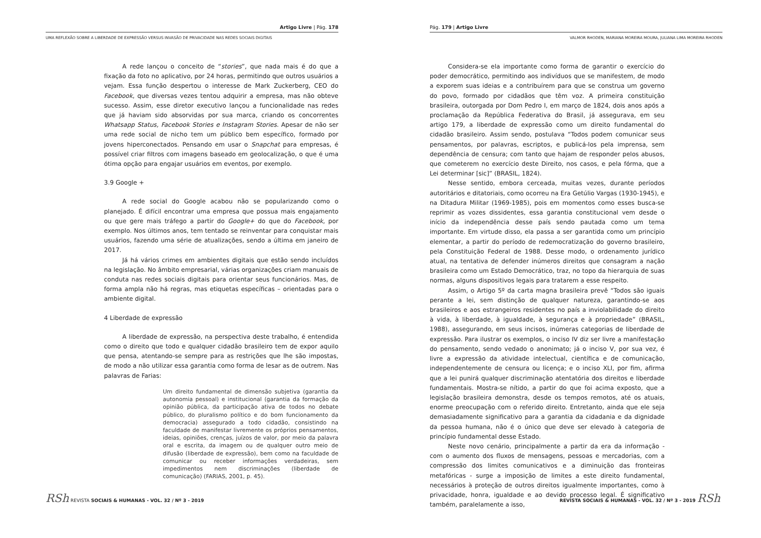Artigo Livre | Pág. 178
UMA REFLEXÃO SOBRE A LIBERDADE DE EXPRESSÃO VERSUS INVASÃO DE PRIVACIDADE NAS REDES SOCIAIS DIGITAIS
A rede lançou o conceito de “stories”, que nada mais é do que a fixação da foto no aplicativo, por 24 horas, permitindo que outros usuários a vejam. Essa função despertou o interesse de Mark Zuckerberg, CEO do Facebook, que diversas vezes tentou adquirir a empresa, mas não obteve sucesso. Assim, esse diretor executivo lançou a funcionalidade nas redes que já haviam sido absorvidas por sua marca, criando os concorrentes Whatsapp Status, Facebook Stories e Instagram Stories. Apesar de não ser uma rede social de nicho tem um público bem específico, formado por jovens hiperconectados. Pensando em usar o Snapchat para empresas, é possível criar filtros com imagens baseado em geolocalização, o que é uma ótima opção para engajar usuários em eventos, por exemplo.
3.9 Google +
A rede social do Google acabou não se popularizando como o planejado. É difícil encontrar uma empresa que possua mais engajamento ou que gere mais tráfego a partir do Google+ do que do Facebook, por exemplo. Nos últimos anos, tem tentado se reinventar para conquistar mais usuários, fazendo uma série de atualizações, sendo a última em janeiro de 2017.
Já há vários crimes em ambientes digitais que estão sendo incluídos na legislação. No âmbito empresarial, várias organizações criam manuais de conduta nas redes sociais digitais para orientar seus funcionários. Mas, de forma ampla não há regras, mas etiquetas específicas – orientadas para o ambiente digital.
4 Liberdade de expressão
A liberdade de expressão, na perspectiva deste trabalho, é entendida como o direito que todo e qualquer cidadão brasileiro tem de expor aquilo que pensa, atentando-se sempre para as restrições que lhe são impostas, de modo a não utilizar essa garantia como forma de lesar as de outrem. Nas palavras de Farias:
Um direito fundamental de dimensão subjetiva (garantia da autonomia pessoal) e institucional (garantia da formação da opinião pública, da participação ativa de todos no debate público, do pluralismo político e do bom funcionamento da democracia) assegurado a todo cidadão, consistindo na faculdade de manifestar livremente os próprios pensamentos, ideias, opiniões, crenças, juízos de valor, por meio da palavra oral e escrita, da imagem ou de qualquer outro meio de difusão (liberdade de expressão), bem como na faculdade de comunicar ou receber informações verdadeiras, sem impedimentos nem discriminações (liberdade de comunicação) (FARIAS, 2001, p. 45).
RSh REVISTA SOCIAIS & HUMANAS - VOL. 32 / Nº 3 - 2019
Pág. 179 | Artigo Livre
VALMOR RHODEN, MARIANA MOREIRA MOURA, JULIANA LIMA MOREIRA RHODEN
Considera-se ela importante como forma de garantir o exercício do poder democrático, permitindo aos indivíduos que se manifestem, de modo a exporem suas ideias e a contribuírem para que se construa um governo do povo, formado por cidadãos que têm voz. A primeira constituição brasileira, outorgada por Dom Pedro I, em março de 1824, dois anos após a proclamação da República Federativa do Brasil, já assegurava, em seu artigo 179, a liberdade de expressão como um direito fundamental do cidadão brasileiro. Assim sendo, postulava “Todos podem comunicar seus pensamentos, por palavras, escriptos, e publicá-los pela imprensa, sem dependência de censura; com tanto que hajam de responder pelos abusos, que cometerem no exercício deste Direito, nos casos, e pela fórma, que a Lei determinar [sic]” (BRASIL, 1824).
Nesse sentido, embora cerceada, muitas vezes, durante períodos autoritários e ditatoriais, como ocorreu na Era Getúlio Vargas (1930-1945), e na Ditadura Militar (1969-1985), pois em momentos como esses busca-se reprimir as vozes dissidentes, essa garantia constitucional vem desde o início da independência desse país sendo pautada como um tema importante. Em virtude disso, ela passa a ser garantida como um princípio elementar, a partir do período de redemocratização do governo brasileiro, pela Constituição Federal de 1988. Desse modo, o ordenamento jurídico atual, na tentativa de defender inúmeros direitos que consagram a nação brasileira como um Estado Democrático, traz, no topo da hierarquia de suas normas, alguns dispositivos legais para tratarem a esse respeito.
Assim, o Artigo 5º da carta magna brasileira prevê “Todos são iguais perante a lei, sem distinção de qualquer natureza, garantindo-se aos brasileiros e aos estrangeiros residentes no país a inviolabilidade do direito à vida, à liberdade, à igualdade, à segurança e à propriedade” (BRASIL, 1988), assegurando, em seus incisos, inúmeras categorias de liberdade de expressão. Para ilustrar os exemplos, o inciso IV diz ser livre a manifestação do pensamento, sendo vedado o anonimato; já o inciso V, por sua vez, é livre a expressão da atividade intelectual, científica e de comunicação, independentemente de censura ou licença; e o inciso XLI, por fim, afirma que a lei punirá qualquer discriminação atentatória dos direitos e liberdade fundamentais. Mostra-se nítido, a partir do que foi acima exposto, que a legislação brasileira demonstra, desde os tempos remotos, até os atuais, enorme preocupação com o referido direito. Entretanto, ainda que ele seja demasiadamente significativo para a garantia da cidadania e da dignidade da pessoa humana, não é o único que deve ser elevado à categoria de princípio fundamental desse Estado.
Neste novo cenário, principalmente a partir da era da informação - com o aumento dos fluxos de mensagens, pessoas e mercadorias, com a compressão dos limites comunicativos e a diminuição das fronteiras metafóricas - surge a imposição de limites a este direito fundamental, necessários à proteção de outros direitos igualmente importantes, como à privacidade, honra, igualdade e ao devido processo legal. É significativo também, paralelamente a isso,
REVISTA SOCIAIS & HUMANAS - VOL. 32 / Nº 3 - 2019 RSh